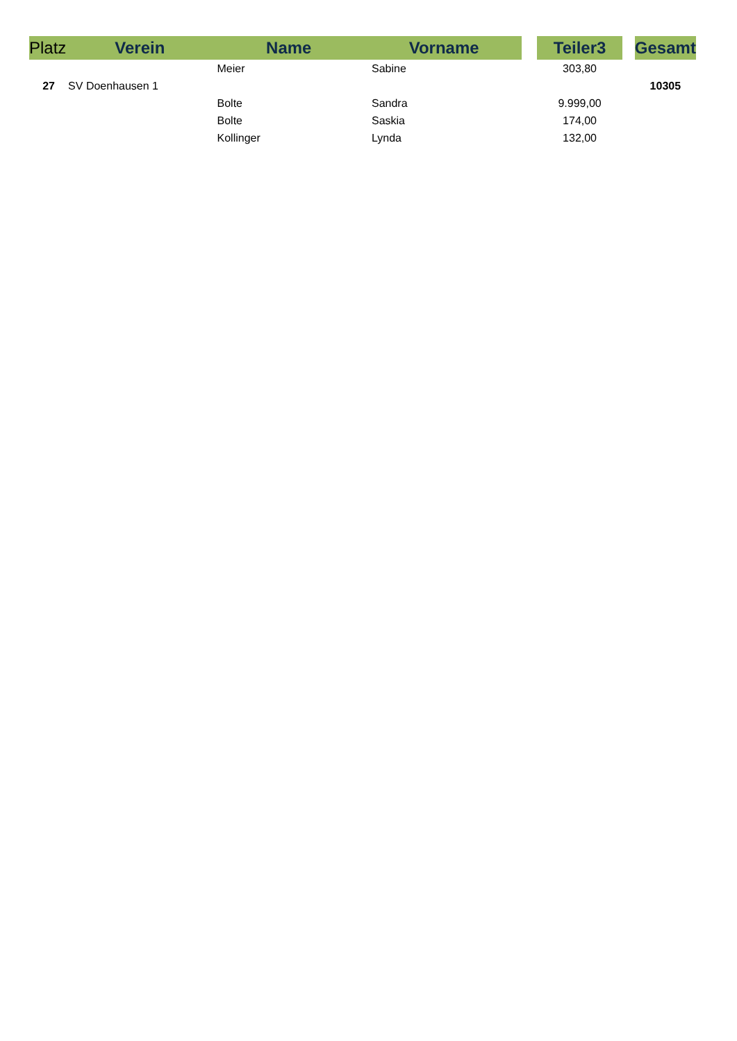| Platz | Verein | Name | Vorname | | Teiler3 | | Gesamt |
| --- | --- | --- | --- | --- | --- | --- | --- |
| | | Meier | Sabine | | 303,80 | | |
| 27 | SV Doenhausen 1 | | | | | | 10305 |
| | | Bolte | Sandra | | 9.999,00 | | |
| | | Bolte | Saskia | | 174,00 | | |
| | | Kollinger | Lynda | | 132,00 | | |